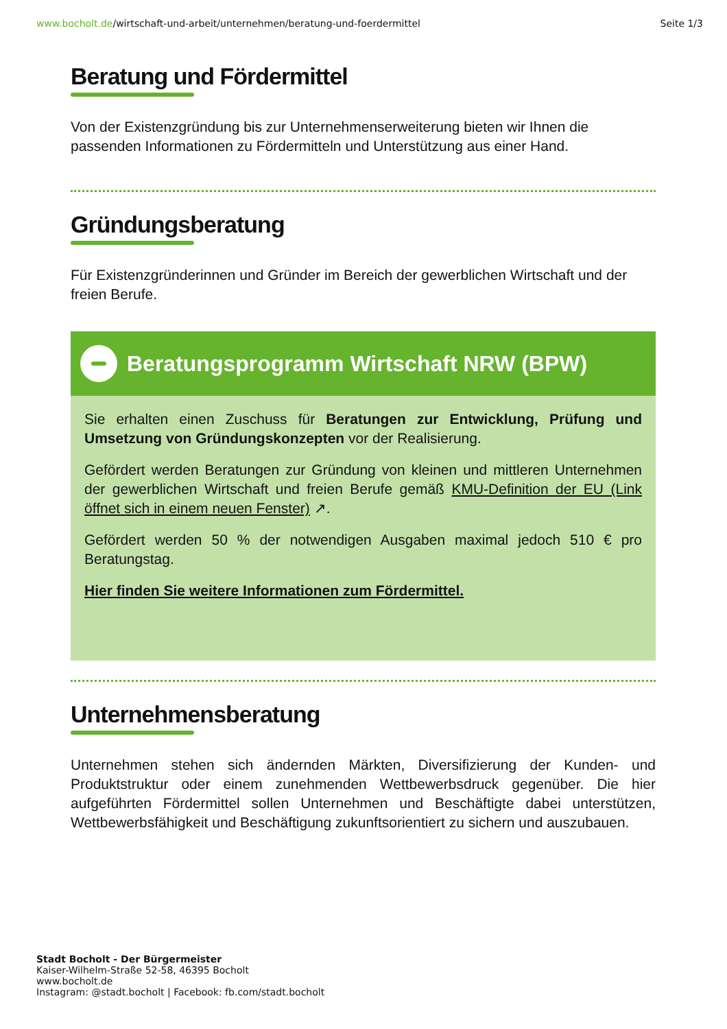www.bocholt.de/wirtschaft-und-arbeit/unternehmen/beratung-und-foerdermittel
Seite 1/3
Beratung und Fördermittel
Von der Existenzgründung bis zur Unternehmenserweiterung bieten wir Ihnen die passenden Informationen zu Fördermitteln und Unterstützung aus einer Hand.
Gründungsberatung
Für Existenzgründerinnen und Gründer im Bereich der gewerblichen Wirtschaft und der freien Berufe.
Beratungsprogramm Wirtschaft NRW (BPW)
Sie erhalten einen Zuschuss für Beratungen zur Entwicklung, Prüfung und Umsetzung von Gründungskonzepten vor der Realisierung.
Gefördert werden Beratungen zur Gründung von kleinen und mittleren Unternehmen der gewerblichen Wirtschaft und freien Berufe gemäß KMU-Definition der EU (Link öffnet sich in einem neuen Fenster) ↗.
Gefördert werden 50 % der notwendigen Ausgaben maximal jedoch 510 € pro Beratungstag.
Hier finden Sie weitere Informationen zum Fördermittel.
Unternehmensberatung
Unternehmen stehen sich ändernden Märkten, Diversifizierung der Kunden- und Produktstruktur oder einem zunehmenden Wettbewerbsdruck gegenüber. Die hier aufgeführten Fördermittel sollen Unternehmen und Beschäftigte dabei unterstützen, Wettbewerbsfähigkeit und Beschäftigung zukunftsorientiert zu sichern und auszubauen.
Stadt Bocholt - Der Bürgermeister
Kaiser-Wilhelm-Straße 52-58, 46395 Bocholt
www.bocholt.de
Instagram: @stadt.bocholt | Facebook: fb.com/stadt.bocholt